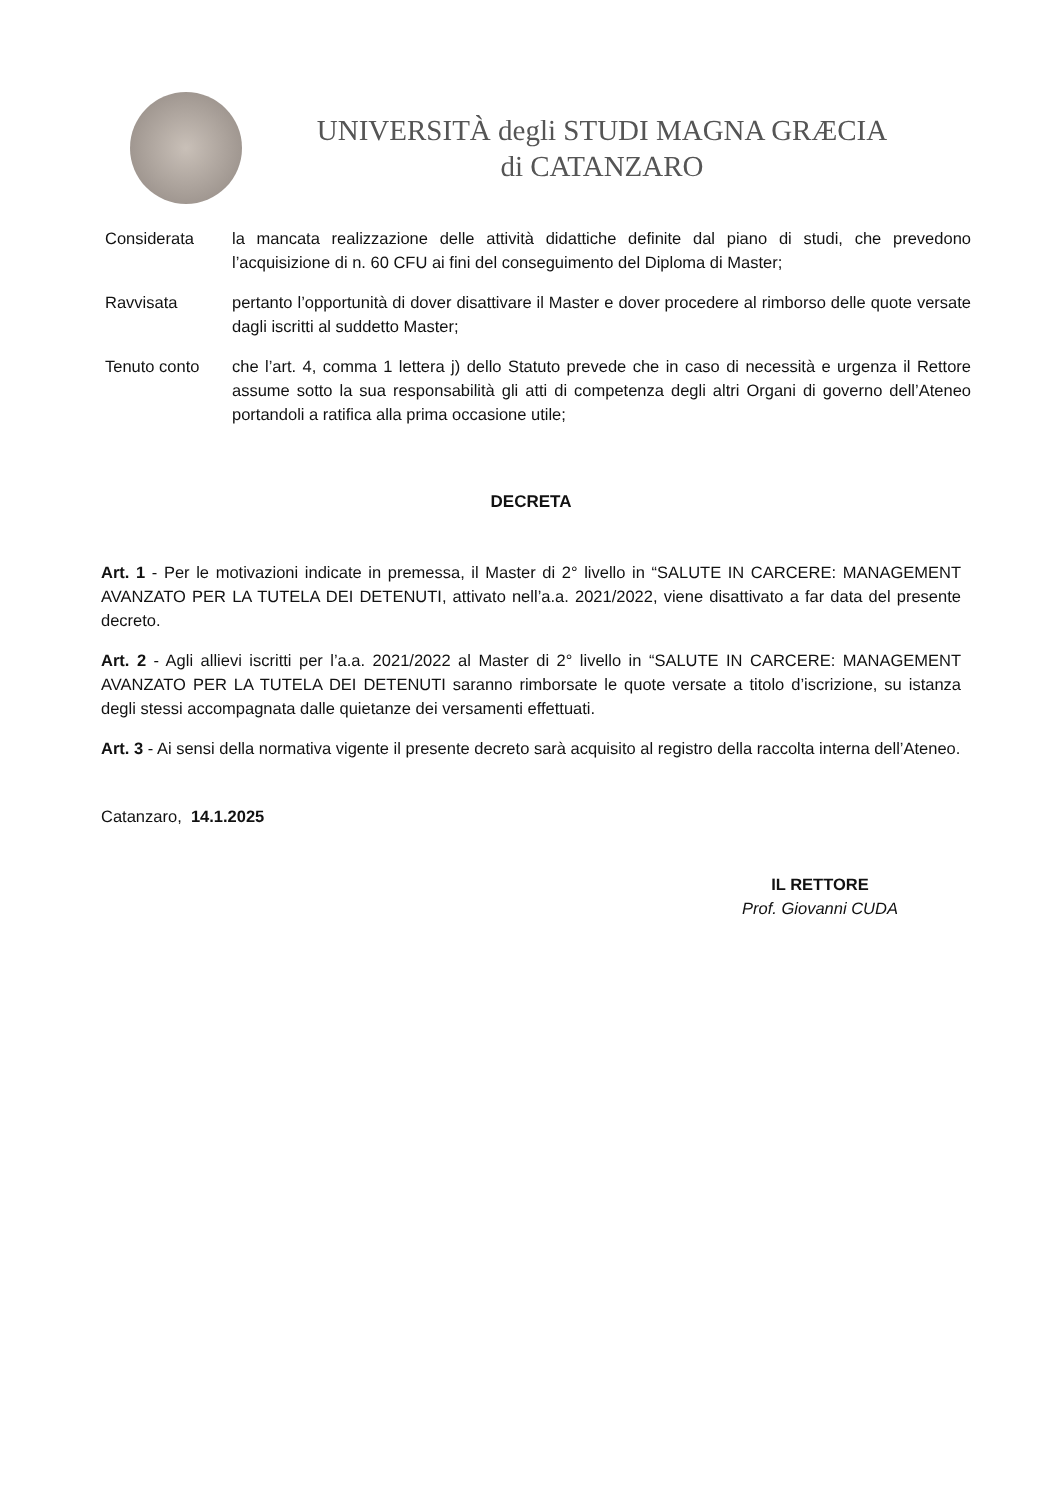UNIVERSITÀ degli STUDI MAGNA GRÆCIA
di CATANZARO
| Considerata | la mancata realizzazione delle attività didattiche definite dal piano di studi, che prevedono l’acquisizione di n. 60 CFU ai fini del conseguimento del Diploma di Master; |
| Ravvisata | pertanto l’opportunità di dover disattivare il Master e dover procedere al rimborso delle quote versate dagli iscritti al suddetto Master; |
| Tenuto conto | che l’art. 4, comma 1 lettera j) dello Statuto prevede che in caso di necessità e urgenza il Rettore assume sotto la sua responsabilità gli atti di competenza degli altri Organi di governo dell’Ateneo portandoli a ratifica alla prima occasione utile; |
DECRETA
Art. 1 - Per le motivazioni indicate in premessa, il Master di 2° livello in “SALUTE IN CARCERE: MANAGEMENT AVANZATO PER LA TUTELA DEI DETENUTI, attivato nell’a.a. 2021/2022, viene disattivato a far data del presente decreto.
Art. 2 - Agli allievi iscritti per l’a.a. 2021/2022 al Master di 2° livello in “SALUTE IN CARCERE: MANAGEMENT AVANZATO PER LA TUTELA DEI DETENUTI saranno rimborsate le quote versate a titolo d’iscrizione, su istanza degli stessi accompagnata dalle quietanze dei versamenti effettuati.
Art. 3 - Ai sensi della normativa vigente il presente decreto sarà acquisito al registro della raccolta interna dell’Ateneo.
Catanzaro, 14.1.2025
IL RETTORE
Prof. Giovanni CUDA